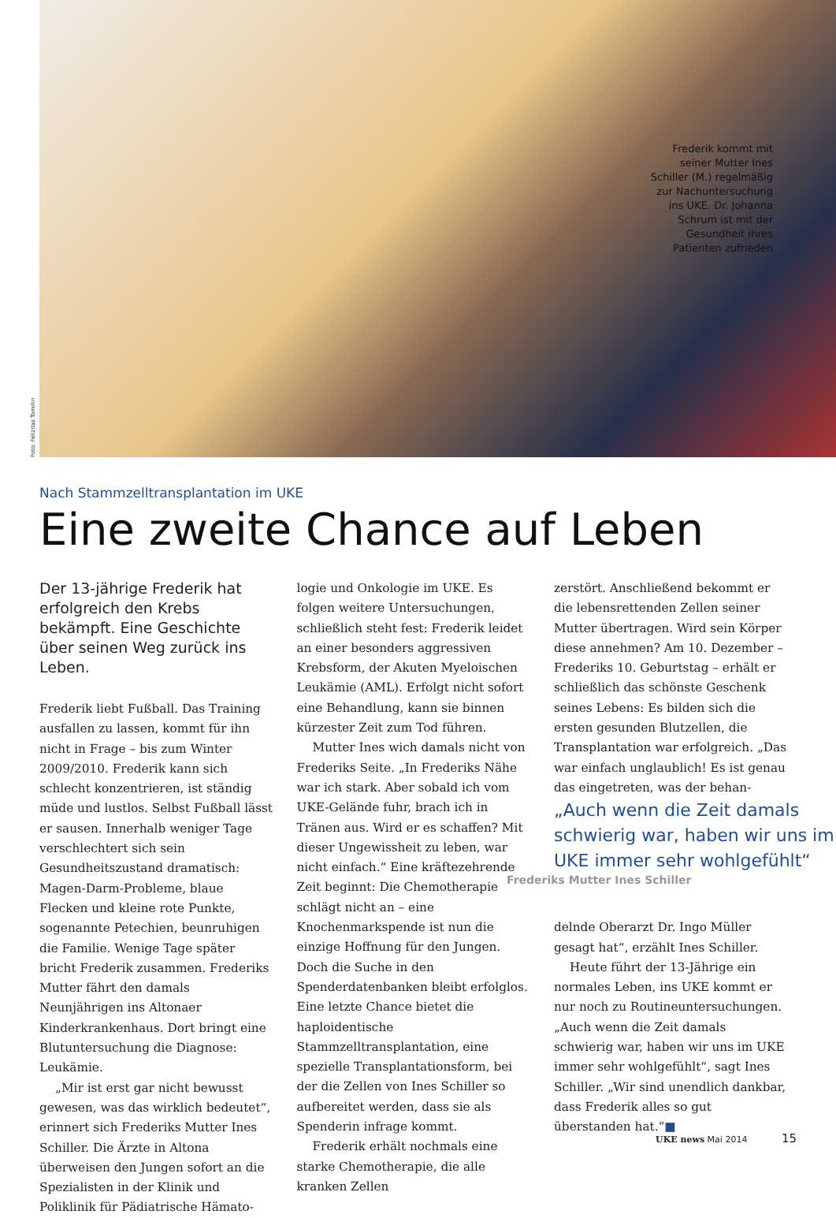Frederik kommt mit seiner Mutter Ines Schiller (M.) regelmäßig zur Nachuntersuchung ins UKE. Dr. Johanna Schrum ist mit der Gesundheit ihres Patienten zufrieden
Foto: Felizitas Tomrlin
Nach Stammzelltransplantation im UKE
Eine zweite Chance auf Leben
Der 13-jährige Frederik hat erfolgreich den Krebs bekämpft. Eine Geschichte über seinen Weg zurück ins Leben.
Frederik liebt Fußball. Das Training ausfallen zu lassen, kommt für ihn nicht in Frage – bis zum Winter 2009/2010. Frederik kann sich schlecht konzentrieren, ist ständig müde und lustlos. Selbst Fußball lässt er sausen. Innerhalb weniger Tage verschlechtert sich sein Gesundheitszustand dramatisch: Magen-Darm-Probleme, blaue Flecken und kleine rote Punkte, sogenannte Petechien, beunruhigen die Familie. Wenige Tage später bricht Frederik zusammen. Frederiks Mutter fährt den damals Neunjährigen ins Altonaer Kinderkrankenhaus. Dort bringt eine Blutuntersuchung die Diagnose: Leukämie.
„Mir ist erst gar nicht bewusst gewesen, was das wirklich bedeutet“, erinnert sich Frederiks Mutter Ines Schiller. Die Ärzte in Altona überweisen den Jungen sofort an die Spezialisten in der Klinik und Poliklinik für Pädiatrische Hämato-
logie und Onkologie im UKE. Es folgen weitere Untersuchungen, schließlich steht fest: Frederik leidet an einer besonders aggressiven Krebsform, der Akuten Myeloischen Leukämie (AML). Erfolgt nicht sofort eine Behandlung, kann sie binnen kürzester Zeit zum Tod führen.
Mutter Ines wich damals nicht von Frederiks Seite. „In Frederiks Nähe war ich stark. Aber sobald ich vom UKE-Gelände fuhr, brach ich in Tränen aus. Wird er es schaffen? Mit dieser Ungewissheit zu leben, war nicht einfach.“ Eine kräftezehrende Zeit beginnt: Die Chemotherapie schlägt nicht an – eine Knochenmarkspende ist nun die einzige Hoffnung für den Jungen. Doch die Suche in den Spenderdatenbanken bleibt erfolglos. Eine letzte Chance bietet die haploidentische Stammzelltransplantation, eine spezielle Transplantationsform, bei der die Zellen von Ines Schiller so aufbereitet werden, dass sie als Spenderin infrage kommt.
Frederik erhält nochmals eine starke Chemotherapie, die alle kranken Zellen
zerstört. Anschließend bekommt er die lebensrettenden Zellen seiner Mutter übertragen. Wird sein Körper diese annehmen? Am 10. Dezember – Frederiks 10. Geburtstag – erhält er schließlich das schönste Geschenk seines Lebens: Es bilden sich die ersten gesunden Blutzellen, die Transplantation war erfolgreich. „Das war einfach unglaublich! Es ist genau das eingetreten, was der behan-
„Auch wenn die Zeit damals schwierig war, haben wir uns im UKE immer sehr wohlgefühlt“
Frederiks Mutter Ines Schiller
delnde Oberarzt Dr. Ingo Müller gesagt hat“, erzählt Ines Schiller.
Heute führt der 13-Jährige ein normales Leben, ins UKE kommt er nur noch zu Routineuntersuchungen. „Auch wenn die Zeit damals schwierig war, haben wir uns im UKE immer sehr wohlgefühlt“, sagt Ines Schiller. „Wir sind unendlich dankbar, dass Frederik alles so gut überstanden hat.“■
UKE news Mai 2014 15